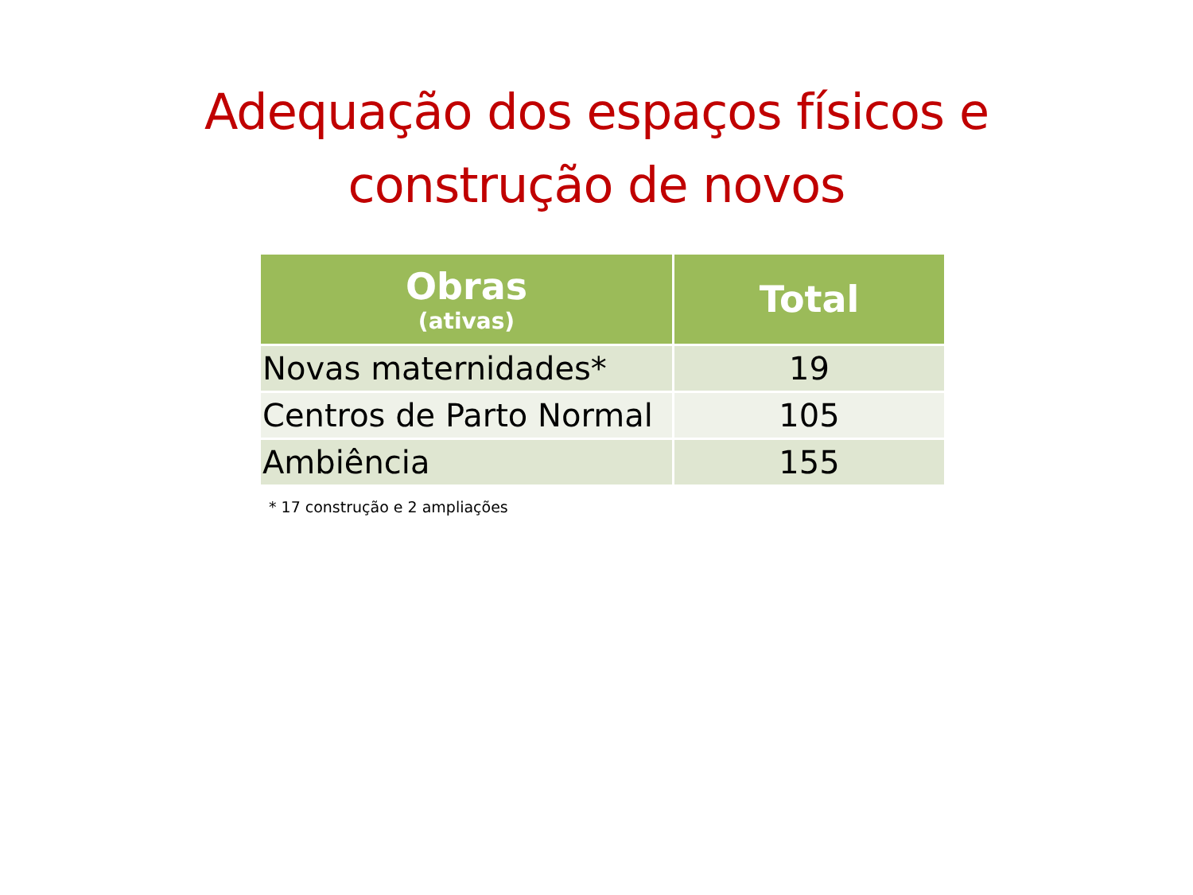Adequação dos espaços físicos e
construção de novos
| Obras (ativas) | Total |
| --- | --- |
| Novas maternidades* | 19 |
| Centros de Parto Normal | 105 |
| Ambiência | 155 |
* 17 construção e 2 ampliações